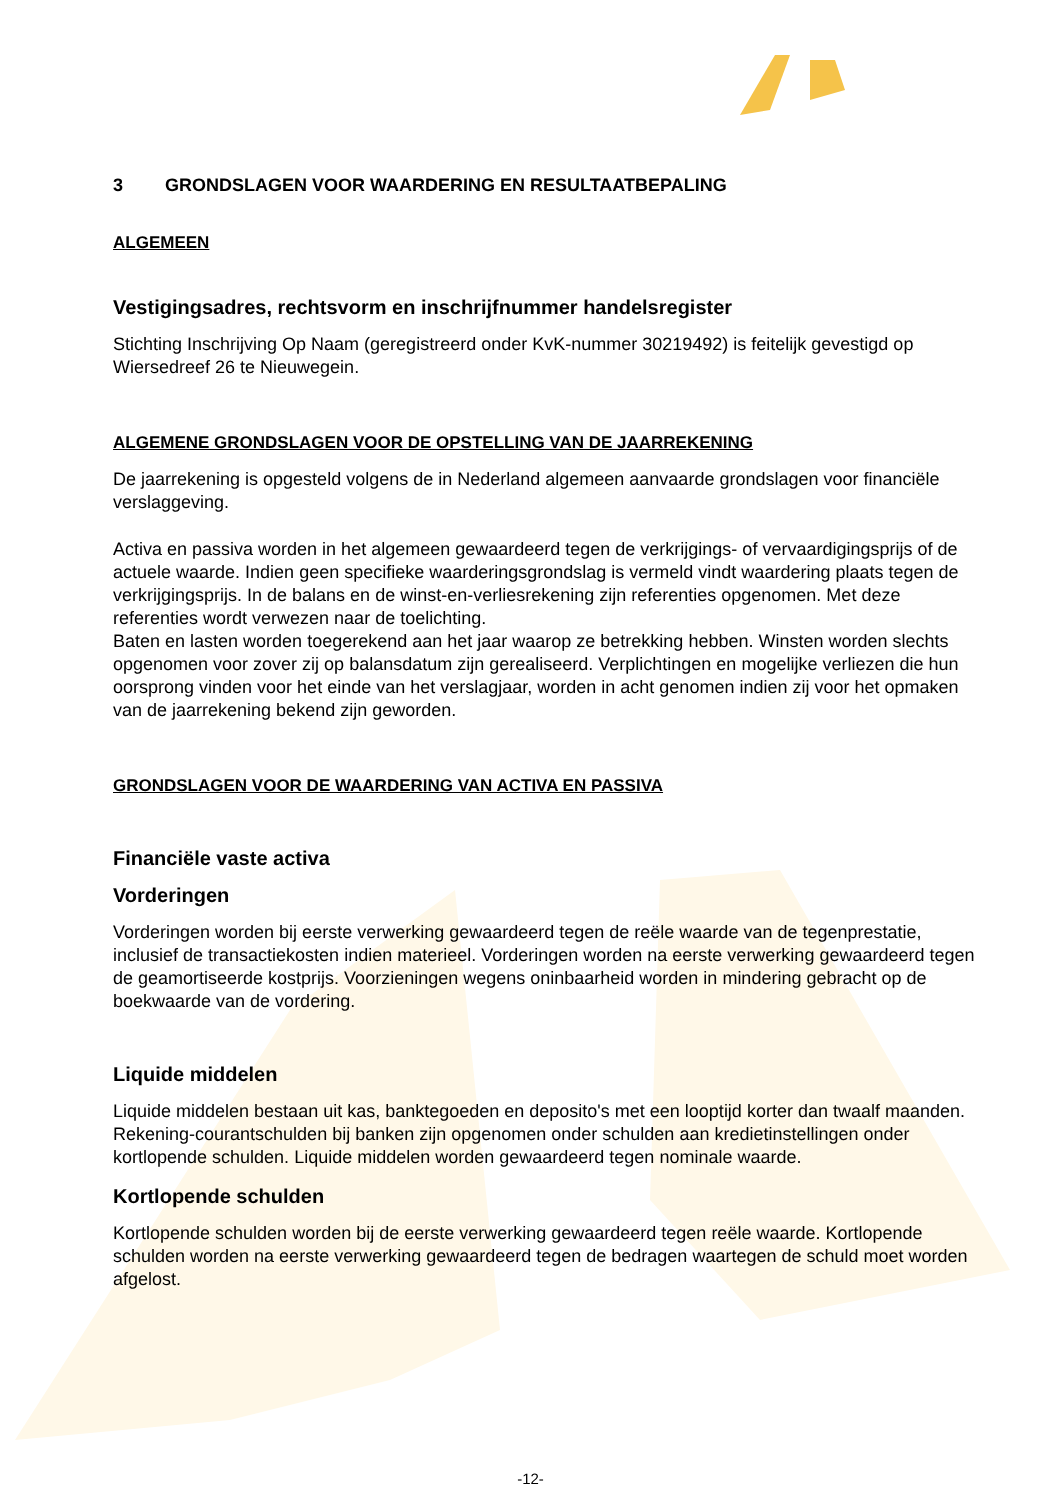3 GRONDSLAGEN VOOR WAARDERING EN RESULTAATBEPALING
ALGEMEEN
Vestigingsadres, rechtsvorm en inschrijfnummer handelsregister
Stichting Inschrijving Op Naam (geregistreerd onder KvK-nummer 30219492) is feitelijk gevestigd op Wiersedreef 26 te Nieuwegein.
ALGEMENE GRONDSLAGEN VOOR DE OPSTELLING VAN DE JAARREKENING
De jaarrekening is opgesteld volgens de in Nederland algemeen aanvaarde grondslagen voor financiële verslaggeving.
Activa en passiva worden in het algemeen gewaardeerd tegen de verkrijgings- of vervaardigingsprijs of de actuele waarde. Indien geen specifieke waarderingsgrondslag is vermeld vindt waardering plaats tegen de verkrijgingsprijs. In de balans en de winst-en-verliesrekening zijn referenties opgenomen. Met deze referenties wordt verwezen naar de toelichting.
Baten en lasten worden toegerekend aan het jaar waarop ze betrekking hebben. Winsten worden slechts opgenomen voor zover zij op balansdatum zijn gerealiseerd. Verplichtingen en mogelijke verliezen die hun oorsprong vinden voor het einde van het verslagjaar, worden in acht genomen indien zij voor het opmaken van de jaarrekening bekend zijn geworden.
GRONDSLAGEN VOOR DE WAARDERING VAN ACTIVA EN PASSIVA
Financiële vaste activa
Vorderingen
Vorderingen worden bij eerste verwerking gewaardeerd tegen de reële waarde van de tegenprestatie, inclusief de transactiekosten indien materieel. Vorderingen worden na eerste verwerking gewaardeerd tegen de geamortiseerde kostprijs. Voorzieningen wegens oninbaarheid worden in mindering gebracht op de boekwaarde van de vordering.
Liquide middelen
Liquide middelen bestaan uit kas, banktegoeden en deposito's met een looptijd korter dan twaalf maanden. Rekening-courantschulden bij banken zijn opgenomen onder schulden aan kredietinstellingen onder kortlopende schulden. Liquide middelen worden gewaardeerd tegen nominale waarde.
Kortlopende schulden
Kortlopende schulden worden bij de eerste verwerking gewaardeerd tegen reële waarde. Kortlopende schulden worden na eerste verwerking gewaardeerd tegen de bedragen waartegen de schuld moet worden afgelost.
-12-